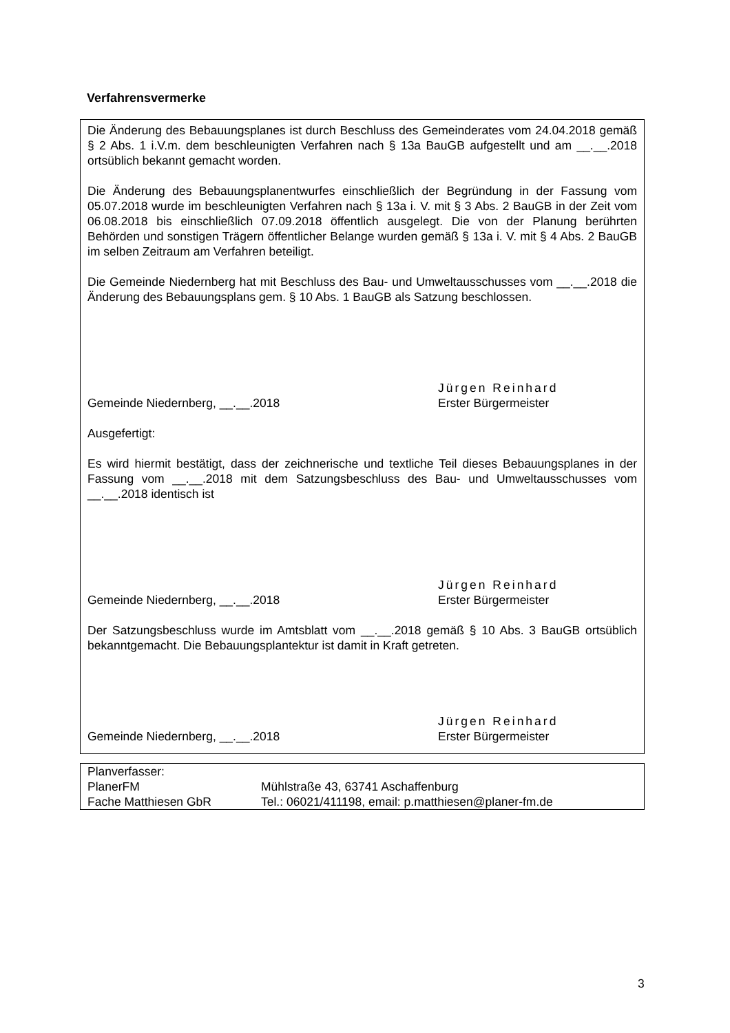Verfahrensvermerke
Die Änderung des Bebauungsplanes ist durch Beschluss des Gemeinderates vom 24.04.2018 gemäß § 2 Abs. 1 i.V.m. dem beschleunigten Verfahren nach § 13a BauGB aufgestellt und am __.__.2018 ortsüblich bekannt gemacht worden.
Die Änderung des Bebauungsplanentwurfes einschließlich der Begründung in der Fassung vom 05.07.2018 wurde im beschleunigten Verfahren nach § 13a i. V. mit § 3 Abs. 2 BauGB in der Zeit vom 06.08.2018 bis einschließlich 07.09.2018 öffentlich ausgelegt. Die von der Planung berührten Behörden und sonstigen Trägern öffentlicher Belange wurden gemäß § 13a i. V. mit § 4 Abs. 2 BauGB im selben Zeitraum am Verfahren beteiligt.
Die Gemeinde Niedernberg hat mit Beschluss des Bau- und Umweltausschusses vom __.__.2018 die Änderung des Bebauungsplans gem. § 10 Abs. 1 BauGB als Satzung beschlossen.
Gemeinde Niedernberg, __.__.2018
Jürgen Reinhard
Erster Bürgermeister
Ausgefertigt:
Es wird hiermit bestätigt, dass der zeichnerische und textliche Teil dieses Bebauungsplanes in der Fassung vom __.__.2018 mit dem Satzungsbeschluss des Bau- und Umweltausschusses vom __.__.2018 identisch ist
Gemeinde Niedernberg, __.__.2018
Jürgen Reinhard
Erster Bürgermeister
Der Satzungsbeschluss wurde im Amtsblatt vom __.__.2018 gemäß § 10 Abs. 3 BauGB ortsüblich bekanntgemacht. Die Bebauungsplantektur ist damit in Kraft getreten.
Gemeinde Niedernberg, __.__.2018
Jürgen Reinhard
Erster Bürgermeister
| Planverfasser: | |
| PlanerFM | Mühlstraße 43, 63741 Aschaffenburg |
| Fache Matthiesen GbR | Tel.: 06021/411198, email: p.matthiesen@planer-fm.de |
3